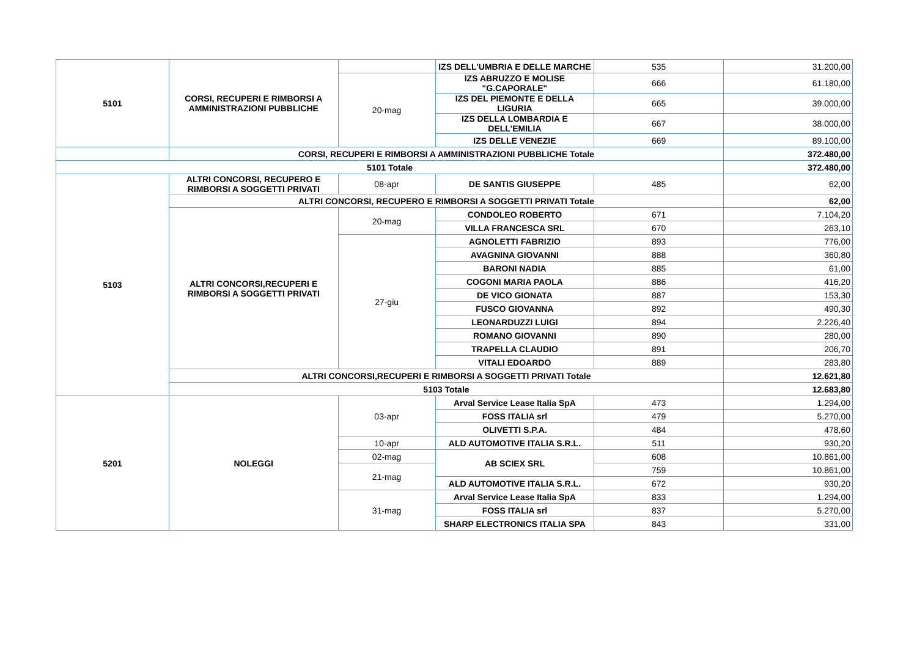| 5101 | CORSI, RECUPERI E RIMBORSI A AMMINISTRAZIONI PUBBLICHE | | IZS DELL'UMBRIA E DELLE MARCHE | 535 | 31.200,00 |
| | | 20-mag | IZS ABRUZZO E MOLISE "G.CAPORALE" | 666 | 61.180,00 |
| | | | IZS DEL PIEMONTE E DELLA LIGURIA | 665 | 39.000,00 |
| | | | IZS DELLA LOMBARDIA E DELL'EMILIA | 667 | 38.000,00 |
| | | | IZS DELLE VENEZIE | 669 | 89.100,00 |
| | CORSI, RECUPERI E RIMBORSI A AMMINISTRAZIONI PUBBLICHE Totale | | | | 372.480,00 |
| 5101 Totale | | | | | 372.480,00 |
| 5103 | ALTRI CONCORSI, RECUPERO E RIMBORSI A SOGGETTI PRIVATI | 08-apr | DE SANTIS GIUSEPPE | 485 | 62,00 |
| | ALTRI CONCORSI, RECUPERO E RIMBORSI A SOGGETTI PRIVATI Totale | | | | 62,00 |
| | ALTRI CONCORSI,RECUPERI E RIMBORSI A SOGGETTI PRIVATI | 20-mag | CONDOLEO ROBERTO | 671 | 7.104,20 |
| | | | VILLA FRANCESCA SRL | 670 | 263,10 |
| | | 27-giu | AGNOLETTI FABRIZIO | 893 | 776,00 |
| | | | AVAGNINA GIOVANNI | 888 | 360,80 |
| | | | BARONI NADIA | 885 | 61,00 |
| | | | COGONI MARIA PAOLA | 886 | 416,20 |
| | | | DE VICO GIONATA | 887 | 153,30 |
| | | | FUSCO GIOVANNA | 892 | 490,30 |
| | | | LEONARDUZZI LUIGI | 894 | 2.226,40 |
| | | | ROMANO GIOVANNI | 890 | 280,00 |
| | | | TRAPELLA CLAUDIO | 891 | 206,70 |
| | | | VITALI EDOARDO | 889 | 283,80 |
| | ALTRI CONCORSI,RECUPERI E RIMBORSI A SOGGETTI PRIVATI Totale | | | | 12.621,80 |
| | 5103 Totale | | | | 12.683,80 |
| 5201 | NOLEGGI | 03-apr | Arval Service Lease Italia SpA | 473 | 1.294,00 |
| | | | FOSS ITALIA srl | 479 | 5.270,00 |
| | | | OLIVETTI S.P.A. | 484 | 478,60 |
| | | 10-apr | ALD AUTOMOTIVE ITALIA S.R.L. | 511 | 930,20 |
| | | 02-mag | AB SCIEX SRL | 608 | 10.861,00 |
| | | 21-mag | | 759 | 10.861,00 |
| | | | ALD AUTOMOTIVE ITALIA S.R.L. | 672 | 930,20 |
| | | 31-mag | Arval Service Lease Italia SpA | 833 | 1.294,00 |
| | | | FOSS ITALIA srl | 837 | 5.270,00 |
| | | | SHARP ELECTRONICS ITALIA SPA | 843 | 331,00 |